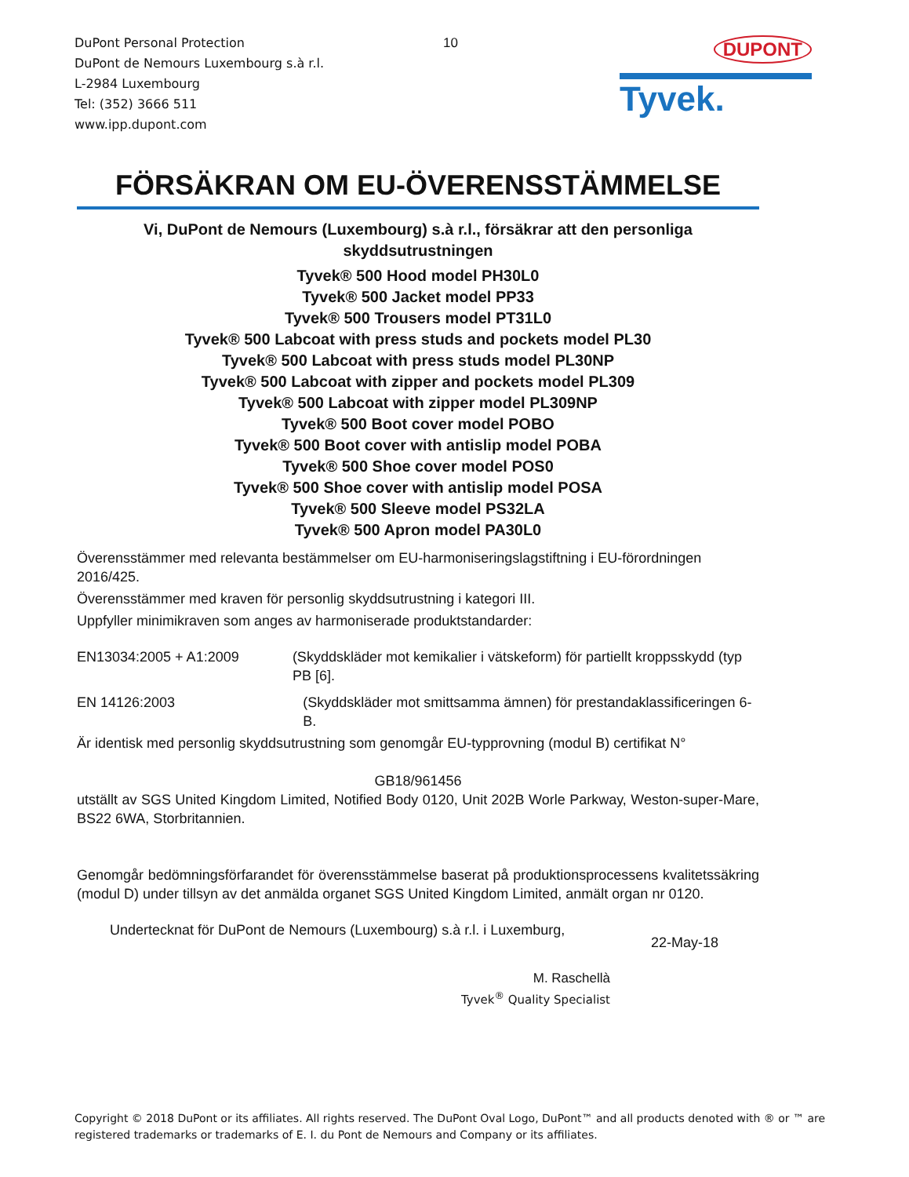DuPont Personal Protection
DuPont de Nemours Luxembourg s.à r.l.
L-2984 Luxembourg
Tel: (352) 3666 511
www.ipp.dupont.com
10
DUPONT
Tyvek.
FÖRSÄKRAN OM EU-ÖVERENSSTÄMMELSE
Vi, DuPont de Nemours (Luxembourg) s.à r.l., försäkrar att den personliga skyddsutrustningen
Tyvek® 500 Hood model PH30L0
Tyvek® 500 Jacket model PP33
Tyvek® 500 Trousers model PT31L0
Tyvek® 500 Labcoat with press studs and pockets model PL30
Tyvek® 500 Labcoat with press studs model PL30NP
Tyvek® 500 Labcoat with zipper and pockets model PL309
Tyvek® 500 Labcoat with zipper model PL309NP
Tyvek® 500 Boot cover model POBO
Tyvek® 500 Boot cover with antislip model POBA
Tyvek® 500 Shoe cover model POS0
Tyvek® 500 Shoe cover with antislip model POSA
Tyvek® 500 Sleeve model PS32LA
Tyvek® 500 Apron model PA30L0
Överensstämmer med relevanta bestämmelser om EU-harmoniseringslagstiftning i EU-förordningen 2016/425.
Överensstämmer med kraven för personlig skyddsutrustning i kategori III.
Uppfyller minimikraven som anges av harmoniserade produktstandarder:
EN13034:2005 + A1:2009 (Skyddskläder mot kemikalier i vätskeform) för partiellt kroppsskydd (typ PB [6].
EN 14126:2003 (Skyddskläder mot smittsamma ämnen) för prestandaklassificeringen 6-B.
Är identisk med personlig skyddsutrustning som genomgår EU-typprovning (modul B) certifikat N°
GB18/961456
utställt av SGS United Kingdom Limited, Notified Body 0120, Unit 202B Worle Parkway, Weston-super-Mare, BS22 6WA, Storbritannien.
Genomgår bedömningsförfarandet för överensstämmelse baserat på produktionsprocessens kvalitetssäkring (modul D) under tillsyn av det anmälda organet SGS United Kingdom Limited, anmält organ nr 0120.
Undertecknat för DuPont de Nemours (Luxembourg) s.à r.l. i Luxemburg,
22-May-18
M. Raschellà
Tyvek<sup>®</sup> Quality Specialist
Copyright © 2018 DuPont or its affiliates. All rights reserved. The DuPont Oval Logo, DuPont™ and all products denoted with ® or ™ are registered trademarks or trademarks of E. I. du Pont de Nemours and Company or its affiliates.